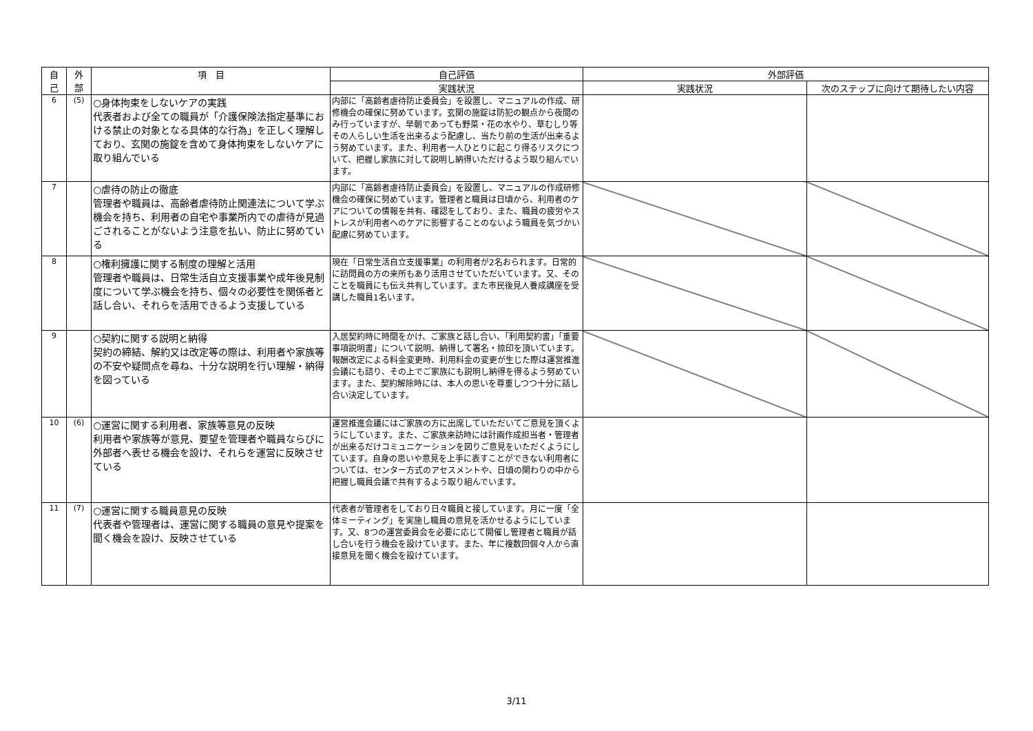| 自 己 | 外 部 | 項 目 | 自己評価 | 外部評価 | |
| --- | --- | --- | --- | --- | --- |
| | | | 実践状況 | 実践状況 | 次のステップに向けて期待したい内容 |
| 6 | (5) | ○身体拘束をしないケアの実践 代表者および全ての職員が「介護保険法指定基準における禁止の対象となる具体的な行為」を正しく理解しており、玄関の施錠を含めて身体拘束をしないケアに取り組んでいる | 内部に「高齢者虐待防止委員会」を設置し、マニュアルの作成、研修機会の確保に努めています。玄関の施錠は防犯の観点から夜間のみ行っていますが、早朝であっても野菜・花の水やり、草むしり等その人らしい生活を出来るよう配慮し、当たり前の生活が出来るよう努めています。また、利用者一人ひとりに起こり得るリスクについて、把握し家族に対して説明し納得いただけるよう取り組んでいます。 | | |
| 7 | | ○虐待の防止の徹底 管理者や職員は、高齢者虐待防止関連法について学ぶ機会を持ち、利用者の自宅や事業所内での虐待が見過ごされることがないよう注意を払い、防止に努めている | 内部に「高齢者虐待防止委員会」を設置し、マニュアルの作成研修機会の確保に努めています。管理者と職員は日頃から、利用者のケアについての情報を共有、確認をしており、また、職員の疲労やストレスが利用者へのケアに影響することのないよう職員を気づかい配慮に努めています。 | | |
| 8 | | ○権利擁護に関する制度の理解と活用 管理者や職員は、日常生活自立支援事業や成年後見制度について学ぶ機会を持ち、個々の必要性を関係者と話し合い、それらを活用できるよう支援している | 現在「日常生活自立支援事業」の利用者が2名おられます。日常的に訪問員の方の来所もあり活用させていただいています。又、そのことを職員にも伝え共有しています。また市民後見人養成講座を受講した職員1名います。 | | |
| 9 | | ○契約に関する説明と納得 契約の締結、解約又は改定等の際は、利用者や家族等の不安や疑問点を尋ね、十分な説明を行い理解・納得を図っている | 入居契約時に時間をかけ、ご家族と話し合い、「利用契約書」「重要事項説明書」について説明、納得して署名・捺印を頂いています。報酬改定による料金変更時、利用料金の変更が生じた際は運営推進会議にも諮り、その上でご家族にも説明し納得を得るよう努めています。また、契約解除時には、本人の思いを尊重しつつ十分に話し合い決定しています。 | | |
| 10 | (6) | ○運営に関する利用者、家族等意見の反映 利用者や家族等が意見、要望を管理者や職員ならびに外部者へ表せる機会を設け、それらを運営に反映させている | 運営推進会議にはご家族の方に出席していただいてご意見を頂くようにしています。また、ご家族来訪時には計画作成担当者・管理者が出来るだけコミュニケーションを図りご意見をいただくようにしています。自身の思いや意見を上手に表すことができない利用者については、センター方式のアセスメントや、日頃の関わりの中から把握し職員会議で共有するよう取り組んでいます。 | | |
| 11 | (7) | ○運営に関する職員意見の反映 代表者や管理者は、運営に関する職員の意見や提案を聞く機会を設け、反映させている | 代表者が管理者をしており日々職員と接しています。月に一度「全体ミーティング」を実施し職員の意見を活かせるようにしています。又、8つの運営委員会を必要に応じて開催し管理者と職員が話し合いを行う機会を設けています。また、年に複数回個々人から直接意見を聞く機会を設けています。 | | |
3/11